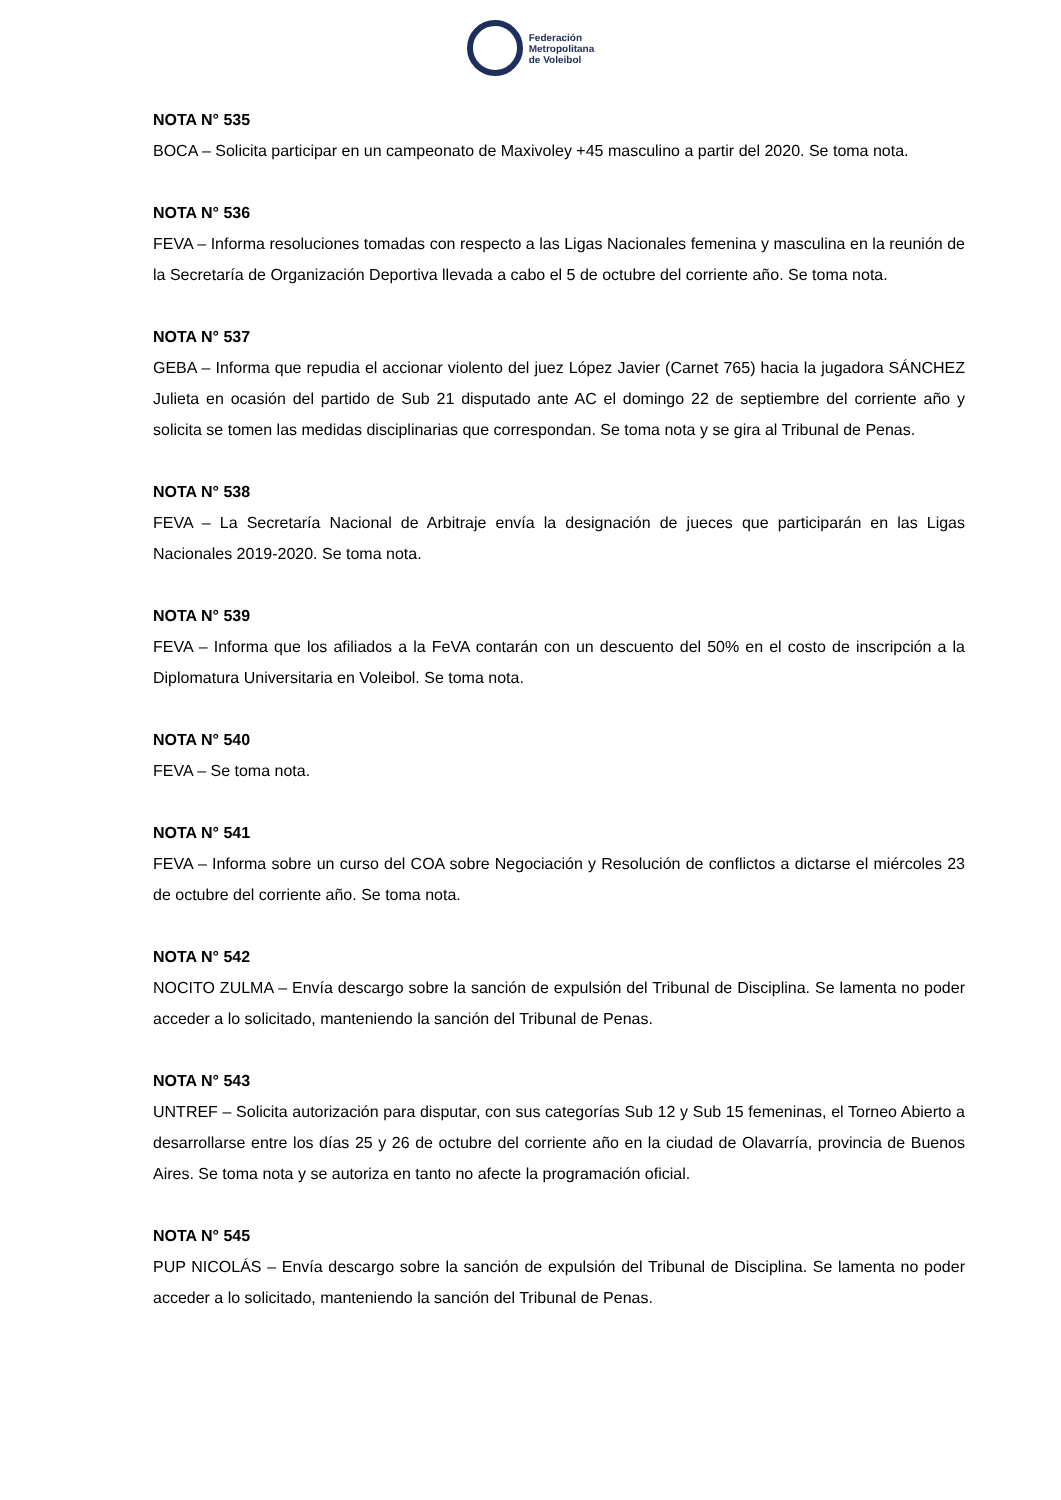Federación
Metropolitana
de Voleibol
NOTA N° 535
BOCA – Solicita participar en un campeonato de Maxivoley +45 masculino a partir del 2020. Se toma nota.
NOTA N° 536
FEVA – Informa resoluciones tomadas con respecto a las Ligas Nacionales femenina y masculina en la reunión de la Secretaría de Organización Deportiva llevada a cabo el 5 de octubre del corriente año. Se toma nota.
NOTA N° 537
GEBA – Informa que repudia el accionar violento del juez López Javier (Carnet 765) hacia la jugadora SÁNCHEZ Julieta en ocasión del partido de Sub 21 disputado ante AC el domingo 22 de septiembre del corriente año y solicita se tomen las medidas disciplinarias que correspondan. Se toma nota y se gira al Tribunal de Penas.
NOTA N° 538
FEVA – La Secretaría Nacional de Arbitraje envía la designación de jueces que participarán en las Ligas Nacionales 2019-2020. Se toma nota.
NOTA N° 539
FEVA – Informa que los afiliados a la FeVA contarán con un descuento del 50% en el costo de inscripción a la Diplomatura Universitaria en Voleibol. Se toma nota.
NOTA N° 540
FEVA – Se toma nota.
NOTA N° 541
FEVA – Informa sobre un curso del COA sobre Negociación y Resolución de conflictos a dictarse el miércoles 23 de octubre del corriente año. Se toma nota.
NOTA N° 542
NOCITO ZULMA – Envía descargo sobre la sanción de expulsión del Tribunal de Disciplina. Se lamenta no poder acceder a lo solicitado, manteniendo la sanción del Tribunal de Penas.
NOTA N° 543
UNTREF – Solicita autorización para disputar, con sus categorías Sub 12 y Sub 15 femeninas, el Torneo Abierto a desarrollarse entre los días 25 y 26 de octubre del corriente año en la ciudad de Olavarría, provincia de Buenos Aires. Se toma nota y se autoriza en tanto no afecte la programación oficial.
NOTA N° 545
PUP NICOLÁS – Envía descargo sobre la sanción de expulsión del Tribunal de Disciplina. Se lamenta no poder acceder a lo solicitado, manteniendo la sanción del Tribunal de Penas.